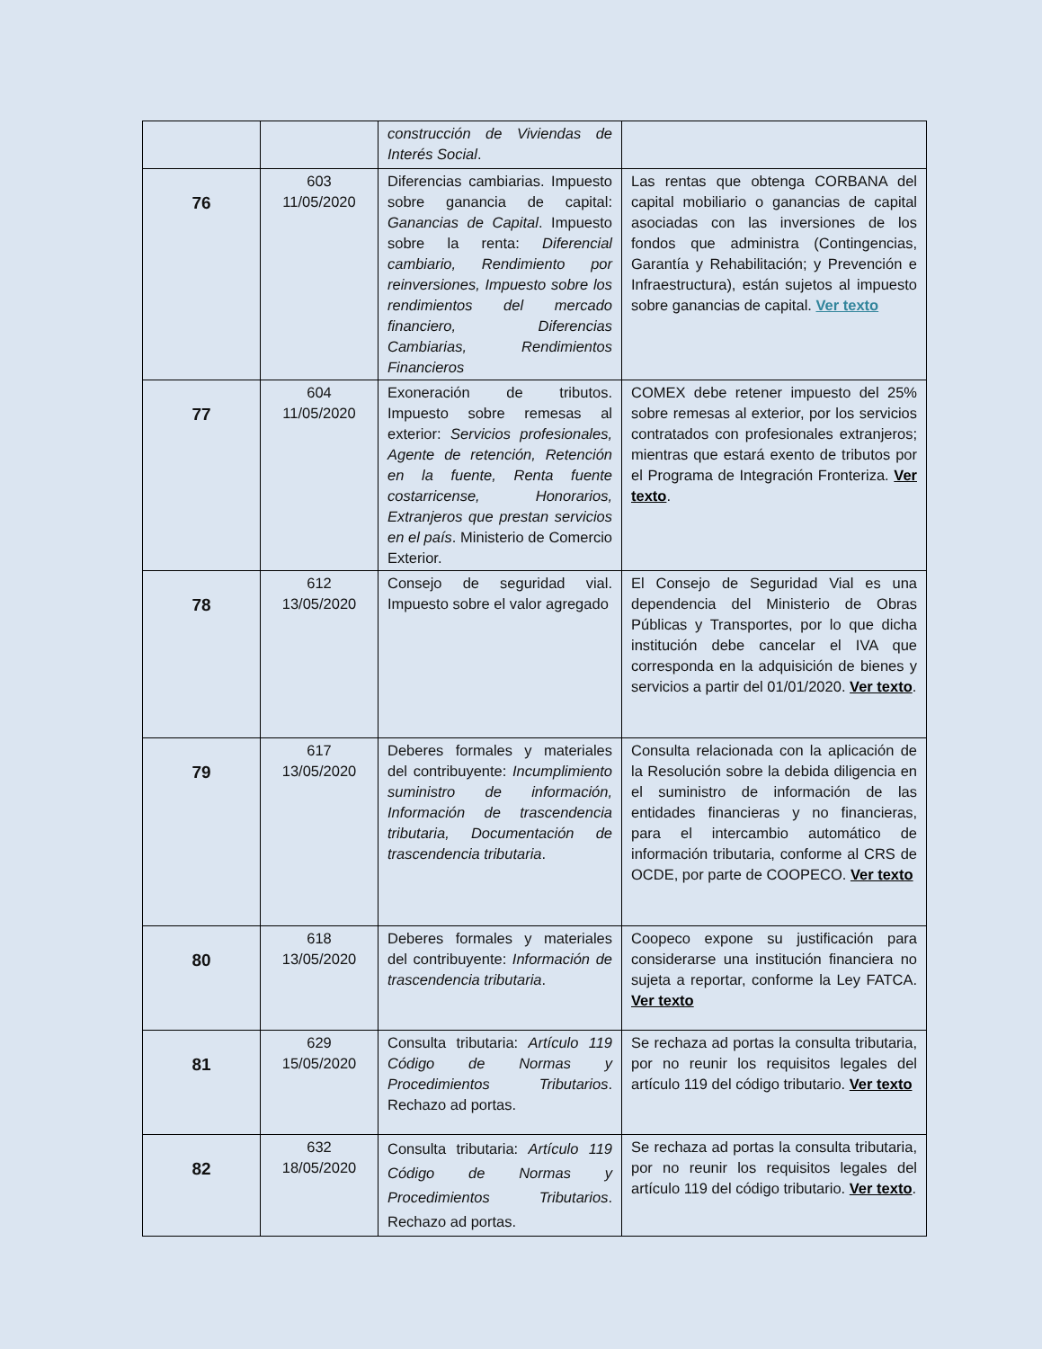| | | construcción de Viviendas de Interés Social . | |
| 76 | 603 11/05/2020 | Diferencias cambiarias. Impuesto sobre ganancia de capital: Ganancias de Capital . Impuesto sobre la renta: Diferencial cambiario, Rendimiento por reinversiones, Impuesto sobre los rendimientos del mercado financiero, Diferencias Cambiarias, Rendimientos Financieros | Las rentas que obtenga CORBANA del capital mobiliario o ganancias de capital asociadas con las inversiones de los fondos que administra (Contingencias, Garantía y Rehabilitación; y Prevención e Infraestructura), están sujetos al impuesto sobre ganancias de capital. Ver texto |
| 77 | 604 11/05/2020 | Exoneración de tributos. Impuesto sobre remesas al exterior: Servicios profesionales, Agente de retención, Retención en la fuente, Renta fuente costarricense, Honorarios, Extranjeros que prestan servicios en el país . Ministerio de Comercio Exterior. | COMEX debe retener impuesto del 25% sobre remesas al exterior, por los servicios contratados con profesionales extranjeros; mientras que estará exento de tributos por el Programa de Integración Fronteriza. Ver texto . |
| 78 | 612 13/05/2020 | Consejo de seguridad vial. Impuesto sobre el valor agregado | El Consejo de Seguridad Vial es una dependencia del Ministerio de Obras Públicas y Transportes, por lo que dicha institución debe cancelar el IVA que corresponda en la adquisición de bienes y servicios a partir del 01/01/2020. Ver texto . |
| 79 | 617 13/05/2020 | Deberes formales y materiales del contribuyente: Incumplimiento suministro de información, Información de trascendencia tributaria, Documentación de trascendencia tributaria . | Consulta relacionada con la aplicación de la Resolución sobre la debida diligencia en el suministro de información de las entidades financieras y no financieras, para el intercambio automático de información tributaria, conforme al CRS de OCDE, por parte de COOPECO. Ver texto |
| 80 | 618 13/05/2020 | Deberes formales y materiales del contribuyente: Información de trascendencia tributaria . | Coopeco expone su justificación para considerarse una institución financiera no sujeta a reportar, conforme la Ley FATCA. Ver texto |
| 81 | 629 15/05/2020 | Consulta tributaria: Artículo 119 Código de Normas y Procedimientos Tributarios . Rechazo ad portas. | Se rechaza ad portas la consulta tributaria, por no reunir los requisitos legales del artículo 119 del código tributario. Ver texto |
| 82 | 632 18/05/2020 | Consulta tributaria: Artículo 119 Código de Normas y Procedimientos Tributarios . Rechazo ad portas. | Se rechaza ad portas la consulta tributaria, por no reunir los requisitos legales del artículo 119 del código tributario. Ver texto . |